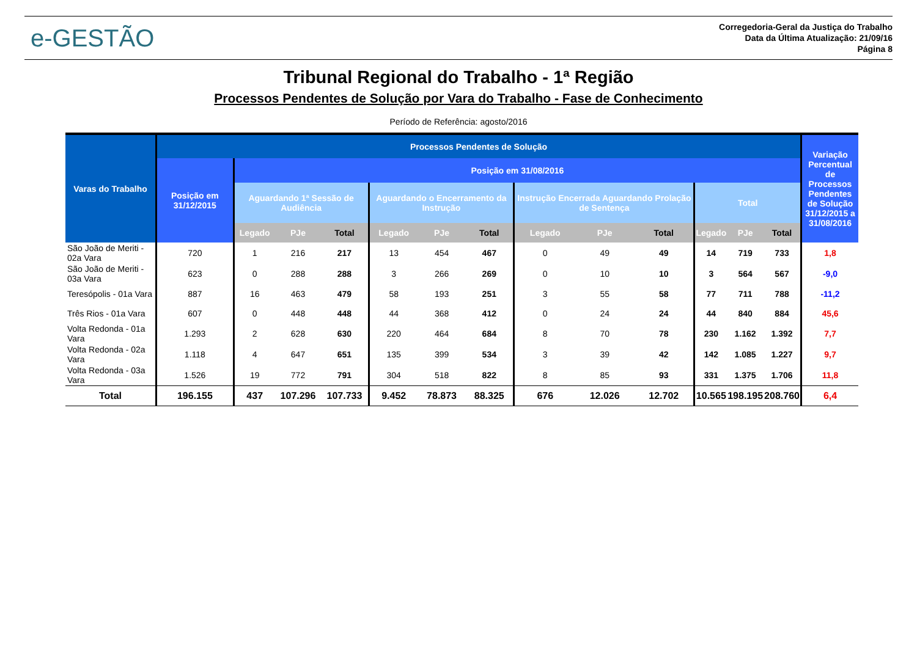e-GESTÃO
Corregedoria-Geral da Justiça do Trabalho
Data da Última Atualização: 21/09/16
Página 8
Tribunal Regional do Trabalho - 1ª Região
Processos Pendentes de Solução por Vara do Trabalho - Fase de Conhecimento
Período de Referência: agosto/2016
| Varas do Trabalho | Processos Pendentes de Solução | | | | | | | | | | | | | Variação Percentual de Processos Pendentes de Solução 31/12/2015 a 31/08/2016 |
| --- | --- | --- | --- | --- | --- | --- | --- | --- | --- | --- | --- | --- | --- | --- |
| | Posição em 31/12/2015 | Posição em 31/08/2016 | | | | | | | | | | | | |
| | | Aguardando 1ª Sessão de Audiência | | | Aguardando o Encerramento da Instrução | | | Instrução Encerrada Aguardando Prolação de Sentença | | | Total | | | |
| | | Legado | PJe | Total | Legado | PJe | Total | Legado | PJe | Total | Legado | PJe | Total | |
| São João de Meriti - 02a Vara | 720 | 1 | 216 | 217 | 13 | 454 | 467 | 0 | 49 | 49 | 14 | 719 | 733 | 1,8 |
| São João de Meriti - 03a Vara | 623 | 0 | 288 | 288 | 3 | 266 | 269 | 0 | 10 | 10 | 3 | 564 | 567 | -9,0 |
| Teresópolis - 01a Vara | 887 | 16 | 463 | 479 | 58 | 193 | 251 | 3 | 55 | 58 | 77 | 711 | 788 | -11,2 |
| Três Rios - 01a Vara | 607 | 0 | 448 | 448 | 44 | 368 | 412 | 0 | 24 | 24 | 44 | 840 | 884 | 45,6 |
| Volta Redonda - 01a Vara | 1.293 | 2 | 628 | 630 | 220 | 464 | 684 | 8 | 70 | 78 | 230 | 1.162 | 1.392 | 7,7 |
| Volta Redonda - 02a Vara | 1.118 | 4 | 647 | 651 | 135 | 399 | 534 | 3 | 39 | 42 | 142 | 1.085 | 1.227 | 9,7 |
| Volta Redonda - 03a Vara | 1.526 | 19 | 772 | 791 | 304 | 518 | 822 | 8 | 85 | 93 | 331 | 1.375 | 1.706 | 11,8 |
| Total | 196.155 | 437 | 107.296 | 107.733 | 9.452 | 78.873 | 88.325 | 676 | 12.026 | 12.702 | 10.565 | 198.195 | 208.760 | 6,4 |